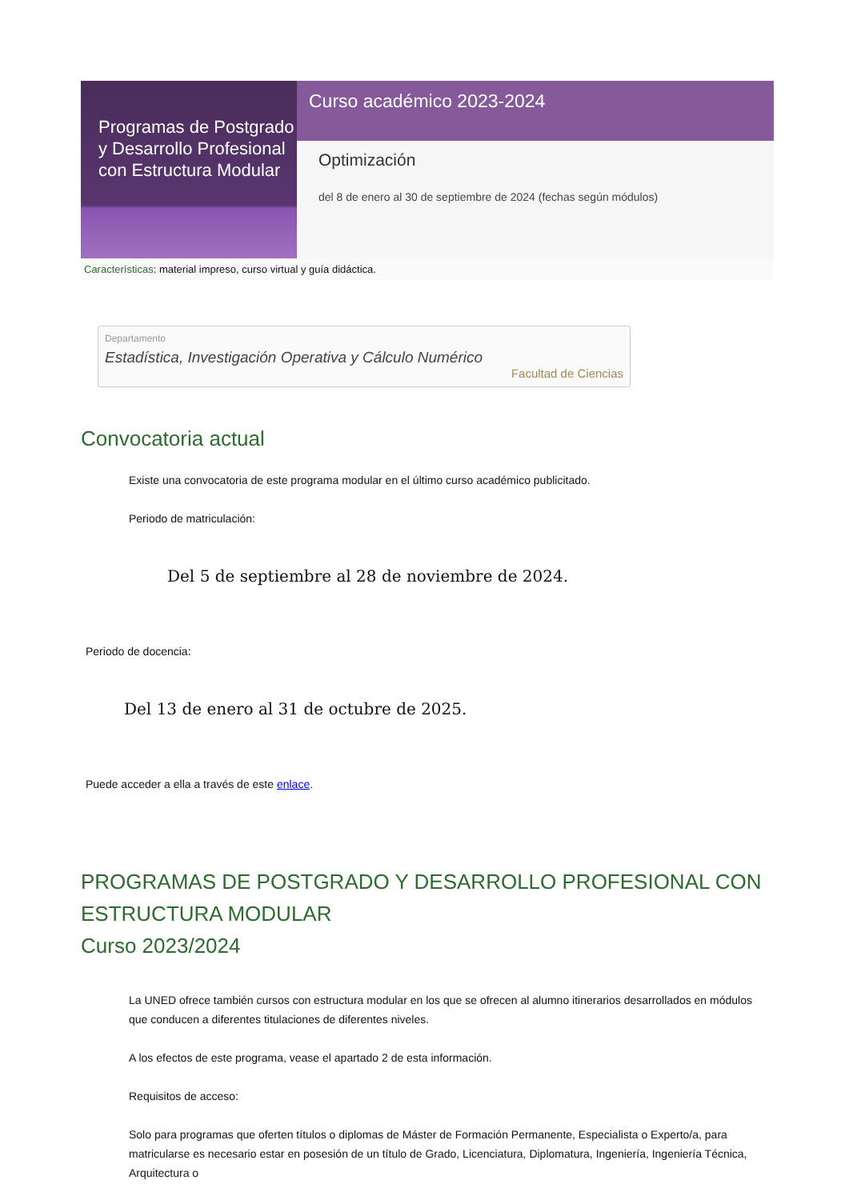Programas de Postgrado y Desarrollo Profesional con Estructura Modular
Curso académico 2023-2024
Optimización
del 8 de enero al 30 de septiembre de 2024 (fechas según módulos)
Características: material impreso, curso virtual y guía didáctica.
Departamento
Estadística, Investigación Operativa y Cálculo Numérico
Facultad de Ciencias
Convocatoria actual
Existe una convocatoria de este programa modular en el último curso académico publicitado.
Periodo de matriculación:
Del 5 de septiembre al 28 de noviembre de 2024.
Periodo de docencia:
Del 13 de enero al 31 de octubre de 2025.
Puede acceder a ella a través de este enlace.
PROGRAMAS DE POSTGRADO Y DESARROLLO PROFESIONAL CON ESTRUCTURA MODULAR
Curso 2023/2024
La UNED ofrece también cursos con estructura modular en los que se ofrecen al alumno itinerarios desarrollados en módulos que conducen a diferentes titulaciones de diferentes niveles.
A los efectos de este programa, vease el apartado 2 de esta información.
Requisitos de acceso:
Solo para programas que oferten títulos o diplomas de Máster de Formación Permanente, Especialista o Experto/a, para matricularse es necesario estar en posesión de un título de Grado, Licenciatura, Diplomatura, Ingeniería, Ingeniería Técnica, Arquitectura o